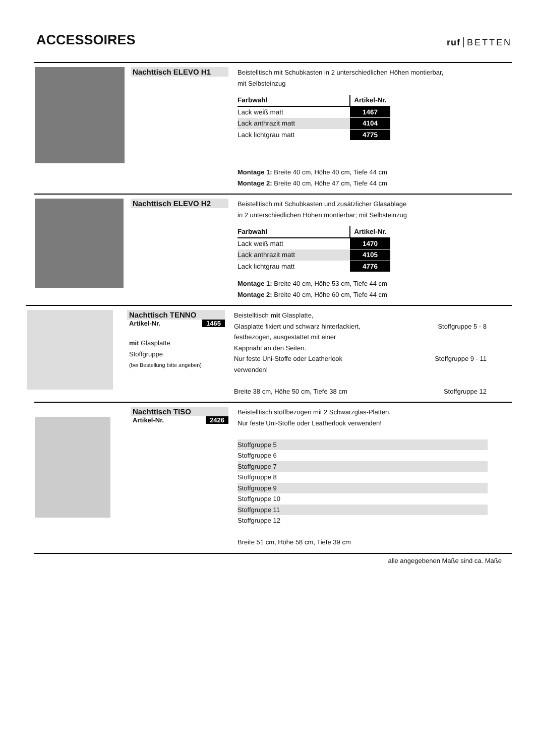ACCESSOIRES
ruf BETTEN
Nachttisch ELEVO H1
Beistelltisch mit Schubkasten in 2 unterschiedlichen Höhen montierbar,
mit Selbsteinzug
| Farbwahl | Artikel-Nr. | |
| --- | --- | --- |
| Lack weiß matt | 1467 | |
| Lack anthrazit matt | 4104 | |
| Lack lichtgrau matt | 4775 | |
Montage 1: Breite 40 cm, Höhe 40 cm, Tiefe 44 cm
Montage 2: Breite 40 cm, Höhe 47 cm, Tiefe 44 cm
Nachttisch ELEVO H2
Beistelltisch mit Schubkasten und zusätzlicher Glasablage
in 2 unterschiedlichen Höhen montierbar; mit Selbsteinzug
| Farbwahl | Artikel-Nr. | |
| --- | --- | --- |
| Lack weiß matt | 1470 | |
| Lack anthrazit matt | 4105 | |
| Lack lichtgrau matt | 4776 | |
Montage 1: Breite 40 cm, Höhe 53 cm, Tiefe 44 cm
Montage 2: Breite 40 cm, Höhe 60 cm, Tiefe 44 cm
Nachttisch TENNO
Artikel-Nr. 1465
mit Glasplatte
Stoffgruppe
(bei Bestellung bitte angeben)
Beistelltisch mit Glasplatte,
Glasplatte fixiert und schwarz hinterlackiert,
festbezogen, ausgestattet mit einer
Kappnaht an den Seiten.
Nur feste Uni-Stoffe oder Leatherlook
verwenden!
Breite 38 cm, Höhe 50 cm, Tiefe 38 cm
Stoffgruppe 5 - 8
Stoffgruppe 9 - 11
Stoffgruppe 12
Nachttisch TISO
Artikel-Nr. 2426
Beistelltisch stoffbezogen mit 2 Schwarzglas-Platten.
Nur feste Uni-Stoffe oder Leatherlook verwenden!
Stoffgruppe 5
Stoffgruppe 6
Stoffgruppe 7
Stoffgruppe 8
Stoffgruppe 9
Stoffgruppe 10
Stoffgruppe 11
Stoffgruppe 12
Breite 51 cm, Höhe 58 cm, Tiefe 39 cm
alle angegebenen Maße sind ca. Maße